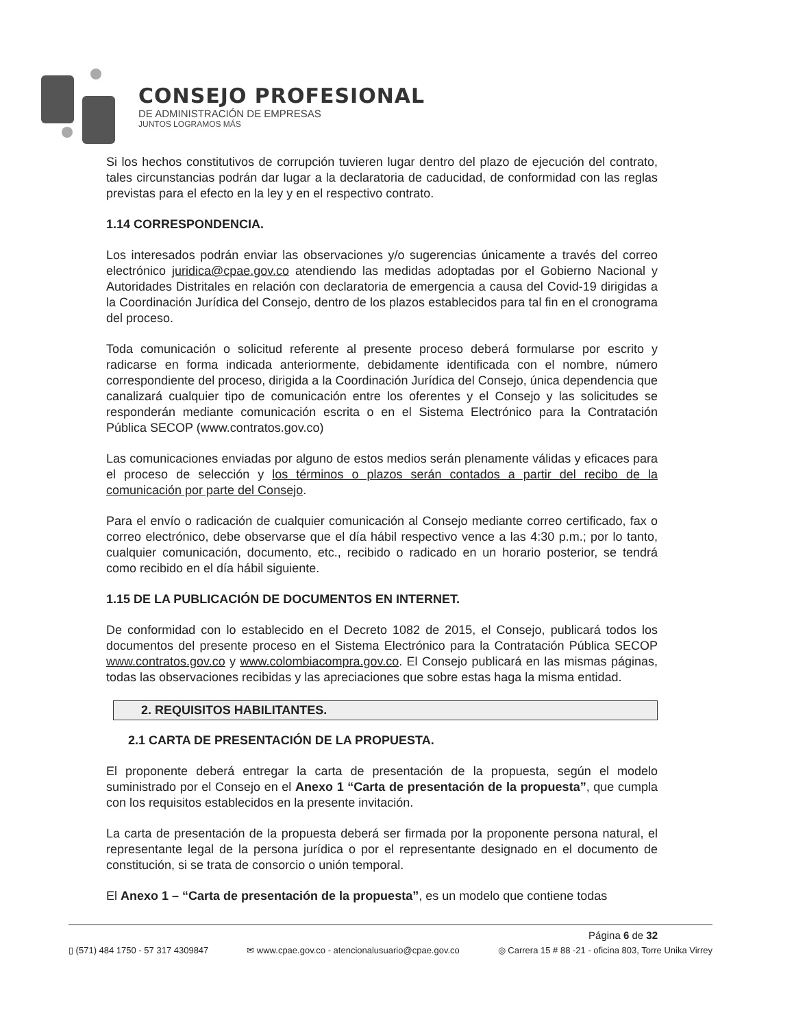CONSEJO PROFESIONAL
DE ADMINISTRACIÓN DE EMPRESAS
JUNTOS LOGRAMOS MÁS
Si los hechos constitutivos de corrupción tuvieren lugar dentro del plazo de ejecución del contrato, tales circunstancias podrán dar lugar a la declaratoria de caducidad, de conformidad con las reglas previstas para el efecto en la ley y en el respectivo contrato.
1.14 CORRESPONDENCIA.
Los interesados podrán enviar las observaciones y/o sugerencias únicamente a través del correo electrónico juridica@cpae.gov.co atendiendo las medidas adoptadas por el Gobierno Nacional y Autoridades Distritales en relación con declaratoria de emergencia a causa del Covid-19 dirigidas a la Coordinación Jurídica del Consejo, dentro de los plazos establecidos para tal fin en el cronograma del proceso.
Toda comunicación o solicitud referente al presente proceso deberá formularse por escrito y radicarse en forma indicada anteriormente, debidamente identificada con el nombre, número correspondiente del proceso, dirigida a la Coordinación Jurídica del Consejo, única dependencia que canalizará cualquier tipo de comunicación entre los oferentes y el Consejo y las solicitudes se responderán mediante comunicación escrita o en el Sistema Electrónico para la Contratación Pública SECOP (www.contratos.gov.co)
Las comunicaciones enviadas por alguno de estos medios serán plenamente válidas y eficaces para el proceso de selección y los términos o plazos serán contados a partir del recibo de la comunicación por parte del Consejo.
Para el envío o radicación de cualquier comunicación al Consejo mediante correo certificado, fax o correo electrónico, debe observarse que el día hábil respectivo vence a las 4:30 p.m.; por lo tanto, cualquier comunicación, documento, etc., recibido o radicado en un horario posterior, se tendrá como recibido en el día hábil siguiente.
1.15 DE LA PUBLICACIÓN DE DOCUMENTOS EN INTERNET.
De conformidad con lo establecido en el Decreto 1082 de 2015, el Consejo, publicará todos los documentos del presente proceso en el Sistema Electrónico para la Contratación Pública SECOP www.contratos.gov.co y www.colombiacompra.gov.co. El Consejo publicará en las mismas páginas, todas las observaciones recibidas y las apreciaciones que sobre estas haga la misma entidad.
2. REQUISITOS HABILITANTES.
2.1 CARTA DE PRESENTACIÓN DE LA PROPUESTA.
El proponente deberá entregar la carta de presentación de la propuesta, según el modelo suministrado por el Consejo en el Anexo 1 “Carta de presentación de la propuesta”, que cumpla con los requisitos establecidos en la presente invitación.
La carta de presentación de la propuesta deberá ser firmada por la proponente persona natural, el representante legal de la persona jurídica o por el representante designado en el documento de constitución, si se trata de consorcio o unión temporal.
El Anexo 1 – “Carta de presentación de la propuesta”, es un modelo que contiene todas
Página 6 de 32
▯ (571) 484 1750 - 57 317 4309847 ✉ www.cpae.gov.co - atencionalusuario@cpae.gov.co ◎ Carrera 15 # 88 -21 - oficina 803, Torre Unika Virrey